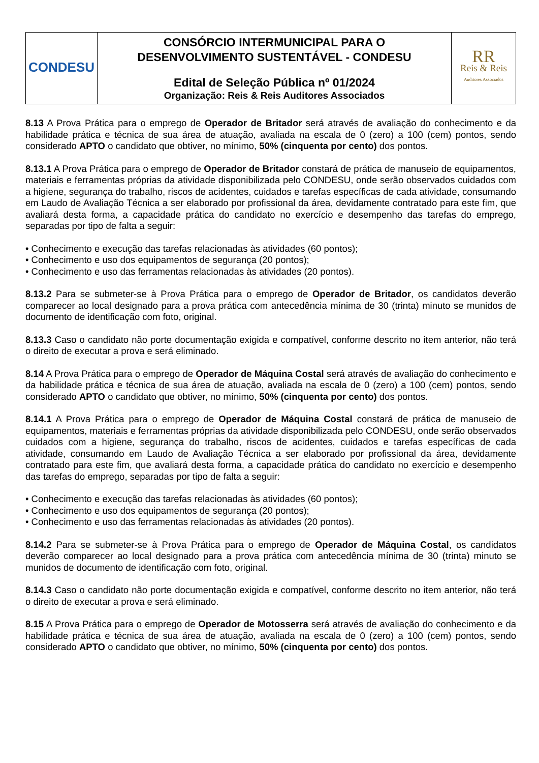| CONDESU | CONSÓRCIO INTERMUNICIPAL PARA O DESENVOLVIMENTO SUSTENTÁVEL - CONDESU Edital de Seleção Pública nº 01/2024 Organização: Reis & Reis Auditores Associados | RR Reis & Reis Auditores Associados |
8.13 A Prova Prática para o emprego de Operador de Britador será através de avaliação do conhecimento e da habilidade prática e técnica de sua área de atuação, avaliada na escala de 0 (zero) a 100 (cem) pontos, sendo considerado APTO o candidato que obtiver, no mínimo, 50% (cinquenta por cento) dos pontos.
8.13.1 A Prova Prática para o emprego de Operador de Britador constará de prática de manuseio de equipamentos, materiais e ferramentas próprias da atividade disponibilizada pelo CONDESU, onde serão observados cuidados com a higiene, segurança do trabalho, riscos de acidentes, cuidados e tarefas específicas de cada atividade, consumando em Laudo de Avaliação Técnica a ser elaborado por profissional da área, devidamente contratado para este fim, que avaliará desta forma, a capacidade prática do candidato no exercício e desempenho das tarefas do emprego, separadas por tipo de falta a seguir:
• Conhecimento e execução das tarefas relacionadas às atividades (60 pontos);
• Conhecimento e uso dos equipamentos de segurança (20 pontos);
• Conhecimento e uso das ferramentas relacionadas às atividades (20 pontos).
8.13.2 Para se submeter-se à Prova Prática para o emprego de Operador de Britador, os candidatos deverão comparecer ao local designado para a prova prática com antecedência mínima de 30 (trinta) minuto se munidos de documento de identificação com foto, original.
8.13.3 Caso o candidato não porte documentação exigida e compatível, conforme descrito no item anterior, não terá o direito de executar a prova e será eliminado.
8.14 A Prova Prática para o emprego de Operador de Máquina Costal será através de avaliação do conhecimento e da habilidade prática e técnica de sua área de atuação, avaliada na escala de 0 (zero) a 100 (cem) pontos, sendo considerado APTO o candidato que obtiver, no mínimo, 50% (cinquenta por cento) dos pontos.
8.14.1 A Prova Prática para o emprego de Operador de Máquina Costal constará de prática de manuseio de equipamentos, materiais e ferramentas próprias da atividade disponibilizada pelo CONDESU, onde serão observados cuidados com a higiene, segurança do trabalho, riscos de acidentes, cuidados e tarefas específicas de cada atividade, consumando em Laudo de Avaliação Técnica a ser elaborado por profissional da área, devidamente contratado para este fim, que avaliará desta forma, a capacidade prática do candidato no exercício e desempenho das tarefas do emprego, separadas por tipo de falta a seguir:
• Conhecimento e execução das tarefas relacionadas às atividades (60 pontos);
• Conhecimento e uso dos equipamentos de segurança (20 pontos);
• Conhecimento e uso das ferramentas relacionadas às atividades (20 pontos).
8.14.2 Para se submeter-se à Prova Prática para o emprego de Operador de Máquina Costal, os candidatos deverão comparecer ao local designado para a prova prática com antecedência mínima de 30 (trinta) minuto se munidos de documento de identificação com foto, original.
8.14.3 Caso o candidato não porte documentação exigida e compatível, conforme descrito no item anterior, não terá o direito de executar a prova e será eliminado.
8.15 A Prova Prática para o emprego de Operador de Motosserra será através de avaliação do conhecimento e da habilidade prática e técnica de sua área de atuação, avaliada na escala de 0 (zero) a 100 (cem) pontos, sendo considerado APTO o candidato que obtiver, no mínimo, 50% (cinquenta por cento) dos pontos.